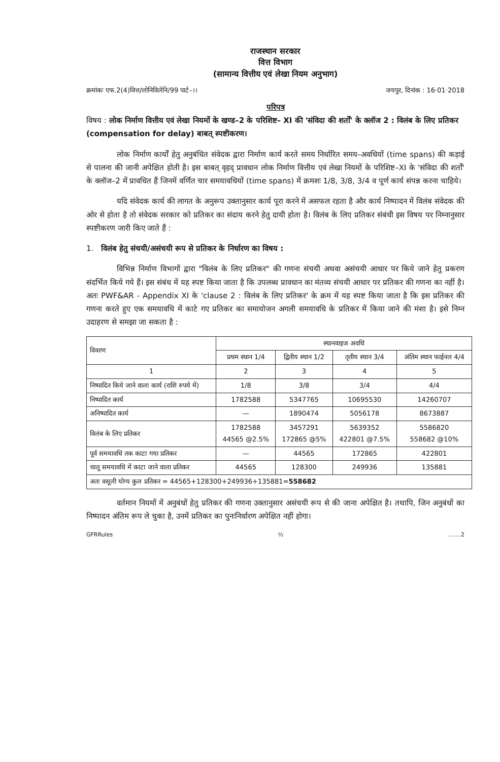राजस्थान सरकार
वित्त विभाग
(सामान्य वित्तीय एवं लेखा नियम अनुभाग)
क्रमांकः एफ.2(4)वित्त/लोनिविलेनि/99 पार्ट–।। जयपुर, दिनांक : 16·01·2018
परिपत्र
विषय : लोक निर्माण वित्तीय एवं लेखा नियमों के खण्ड–2 के परिशिष्ट– XI की 'संविदा की शर्तों' के क्लॉज 2 : विलंब के लिए प्रतिकर (compensation for delay) बाबत् स्पष्टीकरण।
लोक निर्माण कार्यों हेतु अनुबंधित संवेदक द्वारा निर्माण कार्य करते समय निर्धारित समय–अवधियों (time spans) की कड़ाई से पालना की जानी अपेक्षित होती है। इस बाबत् वृहद् प्रावधान लोक निर्माण वित्तीय एवं लेखा नियमों के परिशिष्ट–XI के 'संविदा की शर्तों' के क्लॉज–2 में प्रावधित हैं जिनमें वर्णित चार समयावधियों (time spans) में क्रमशः 1/8, 3/8, 3/4 व पूर्ण कार्य संपन्न करना चाहिये।
यदि संवेदक कार्य की लागत के अनुरूप उक्तानुसार कार्य पूरा करने में असफल रहता है और कार्य निष्पादन में विलंब संवेदक की ओर से होता है तो संवेदक सरकार को प्रतिकर का संदाय करने हेतु दायी होता है। विलंब के लिए प्रतिकर संबंधी इस विषय पर निम्नानुसार स्पष्टीकरण जारी किए जाते हैं :
1. विलंब हेतु संचयी/असंचयी रूप से प्रतिकर के निर्धारण का विषय :
विभिन्न निर्माण विभागों द्वारा "विलंब के लिए प्रतिकर" की गणना संचयी अथवा असंचयी आधार पर किये जाने हेतु प्रकरण संदर्भित किये गये हैं। इस संबंध में यह स्पष्ट किया जाता है कि उपलब्ध प्रावधान का मंतव्य संचयी आधार पर प्रतिकर की गणना का नहीं है। अतः PWF&AR - Appendix XI के 'clause 2 : विलंब के लिए प्रतिकर' के क्रम में यह स्पष्ट किया जाता है कि इस प्रतिकर की गणना करते हुए एक समयावधि में काटे गए प्रतिकर का समायोजन अगली समयावधि के प्रतिकर में किया जाने की मंशा है। इसे निम्न उदाहरण से समझा जा सकता है :
| विवरण | स्थानवाइज अवधि | | | |
| --- | --- | --- | --- | --- |
| | प्रथम स्थान 1/4 | द्वितीय स्थान 1/2 | तृतीय स्थान 3/4 | अंतिम स्थान फाईनल 4/4 |
| 1 | 2 | 3 | 4 | 5 |
| निष्पादित किये जाने वाला कार्य (राशि रुपये में) | 1/8 | 3/8 | 3/4 | 4/4 |
| निष्पादित कार्य | 1782588 | 5347765 | 10695530 | 14260707 |
| अनिष्पादित कार्य | — | 1890474 | 5056178 | 8673887 |
| विलंब के लिए प्रतिकर | 1782588 44565 @2.5% | 3457291 172865 @5% | 5639352 422801 @7.5% | 5586820 558682 @10% |
| पूर्व समयावधि तक काटा गया प्रतिकर | — | 44565 | 172865 | 422801 |
| चालू समयावधि में काटा जाने वाला प्रतिकर | 44565 | 128300 | 249936 | 135881 |
| अतः वसूली योग्य कुल प्रतिकर = 44565+128300+249936+135881= 558682 | | | | |
वर्तमान नियमों में अनुबंधों हेतु प्रतिकर की गणना उक्तानुसार असंचयी रूप से की जाना अपेक्षित है। तथापि, जिन अनुबंधों का निष्पादन अंतिम रूप ले चुका है, उनमें प्रतिकर का पुनःनिर्धारण अपेक्षित नहीं होगा।
GFRRules ½.......2